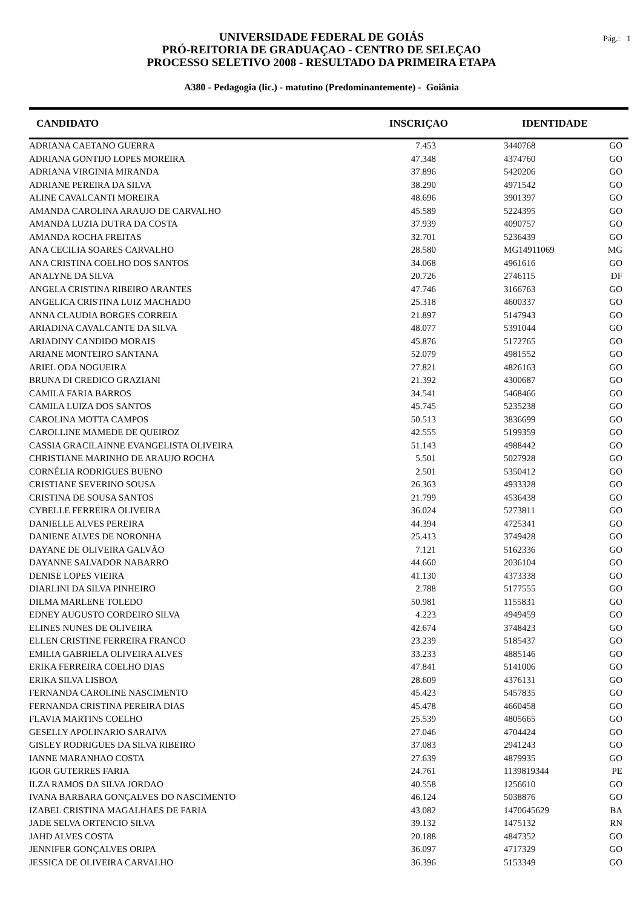Pág.: 1
UNIVERSIDADE FEDERAL DE GOIÁS
PRÓ-REITORIA DE GRADUAÇAO - CENTRO DE SELEÇAO
PROCESSO SELETIVO 2008 - RESULTADO DA PRIMEIRA ETAPA
A380 - Pedagogia (lic.) - matutino (Predominantemente) - Goiânia
| CANDIDATO | INSCRIÇAO | IDENTIDADE | |
| --- | --- | --- | --- |
| ADRIANA CAETANO GUERRA | 7.453 | 3440768 | GO |
| ADRIANA GONTIJO LOPES MOREIRA | 47.348 | 4374760 | GO |
| ADRIANA VIRGINIA MIRANDA | 37.896 | 5420206 | GO |
| ADRIANE PEREIRA DA SILVA | 38.290 | 4971542 | GO |
| ALINE CAVALCANTI MOREIRA | 48.696 | 3901397 | GO |
| AMANDA CAROLINA ARAUJO DE CARVALHO | 45.589 | 5224395 | GO |
| AMANDA LUZIA DUTRA DA COSTA | 37.939 | 4090757 | GO |
| AMANDA ROCHA FREITAS | 32.701 | 5236439 | GO |
| ANA CECILIA SOARES CARVALHO | 28.580 | MG14911069 | MG |
| ANA CRISTINA COELHO DOS SANTOS | 34.068 | 4961616 | GO |
| ANALYNE DA SILVA | 20.726 | 2746115 | DF |
| ANGELA CRISTINA RIBEIRO ARANTES | 47.746 | 3166763 | GO |
| ANGELICA CRISTINA LUIZ MACHADO | 25.318 | 4600337 | GO |
| ANNA CLAUDIA BORGES CORREIA | 21.897 | 5147943 | GO |
| ARIADINA CAVALCANTE DA SILVA | 48.077 | 5391044 | GO |
| ARIADINY CANDIDO MORAIS | 45.876 | 5172765 | GO |
| ARIANE MONTEIRO SANTANA | 52.079 | 4981552 | GO |
| ARIEL ODA NOGUEIRA | 27.821 | 4826163 | GO |
| BRUNA DI CREDICO GRAZIANI | 21.392 | 4300687 | GO |
| CAMILA FARIA BARROS | 34.541 | 5468466 | GO |
| CAMILA LUIZA DOS SANTOS | 45.745 | 5235238 | GO |
| CAROLINA MOTTA CAMPOS | 50.513 | 3836699 | GO |
| CAROLLINE MAMEDE DE QUEIROZ | 42.555 | 5199359 | GO |
| CASSIA GRACILAINNE EVANGELISTA OLIVEIRA | 51.143 | 4988442 | GO |
| CHRISTIANE MARINHO DE ARAUJO ROCHA | 5.501 | 5027928 | GO |
| CORNÉLIA RODRIGUES BUENO | 2.501 | 5350412 | GO |
| CRISTIANE SEVERINO SOUSA | 26.363 | 4933328 | GO |
| CRISTINA DE SOUSA SANTOS | 21.799 | 4536438 | GO |
| CYBELLE FERREIRA OLIVEIRA | 36.024 | 5273811 | GO |
| DANIELLE ALVES PEREIRA | 44.394 | 4725341 | GO |
| DANIENE ALVES DE NORONHA | 25.413 | 3749428 | GO |
| DAYANE DE OLIVEIRA GALVÃO | 7.121 | 5162336 | GO |
| DAYANNE SALVADOR NABARRO | 44.660 | 2036104 | GO |
| DENISE LOPES VIEIRA | 41.130 | 4373338 | GO |
| DIARLINI DA SILVA PINHEIRO | 2.788 | 5177555 | GO |
| DILMA MARLENE TOLEDO | 50.981 | 1155831 | GO |
| EDNEY AUGUSTO CORDEIRO SILVA | 4.223 | 4949459 | GO |
| ELINES NUNES DE OLIVEIRA | 42.674 | 3748423 | GO |
| ELLEN CRISTINE FERREIRA FRANCO | 23.239 | 5185437 | GO |
| EMILIA GABRIELA OLIVEIRA ALVES | 33.233 | 4885146 | GO |
| ERIKA FERREIRA COELHO DIAS | 47.841 | 5141006 | GO |
| ERIKA SILVA LISBOA | 28.609 | 4376131 | GO |
| FERNANDA CAROLINE NASCIMENTO | 45.423 | 5457835 | GO |
| FERNANDA CRISTINA PEREIRA DIAS | 45.478 | 4660458 | GO |
| FLAVIA MARTINS COELHO | 25.539 | 4805665 | GO |
| GESELLY APOLINARIO SARAIVA | 27.046 | 4704424 | GO |
| GISLEY RODRIGUES DA SILVA RIBEIRO | 37.083 | 2941243 | GO |
| IANNE MARANHAO COSTA | 27.639 | 4879935 | GO |
| IGOR GUTERRES FARIA | 24.761 | 1139819344 | PE |
| ILZA RAMOS DA SILVA JORDAO | 40.558 | 1256610 | GO |
| IVANA BARBARA GONÇALVES DO NASCIMENTO | 46.124 | 5038876 | GO |
| IZABEL CRISTINA MAGALHAES DE FARIA | 43.082 | 1470645629 | BA |
| JADE SELVA ORTENCIO SILVA | 39.132 | 1475132 | RN |
| JAHD ALVES COSTA | 20.188 | 4847352 | GO |
| JENNIFER GONÇALVES ORIPA | 36.097 | 4717329 | GO |
| JESSICA DE OLIVEIRA CARVALHO | 36.396 | 5153349 | GO |